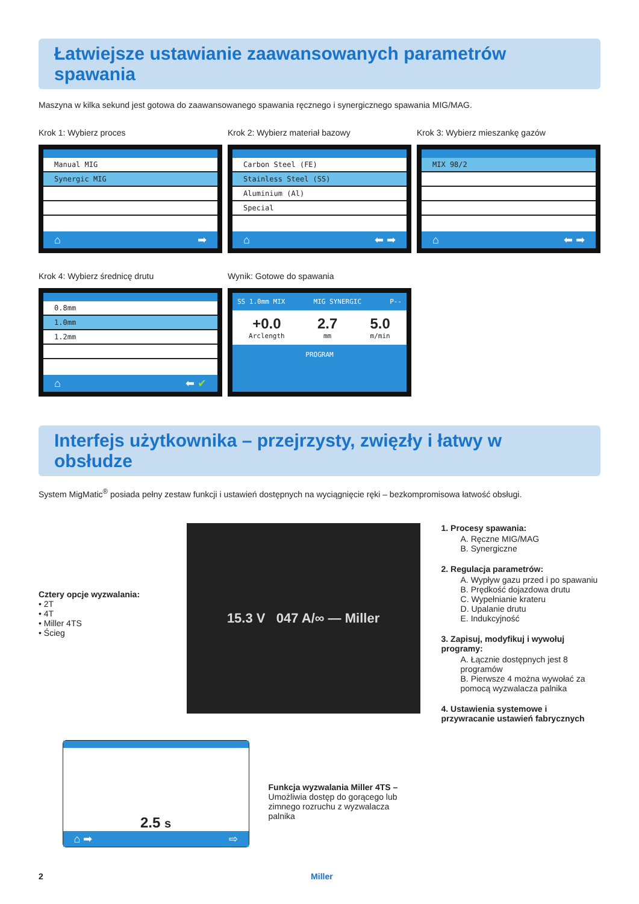Łatwiejsze ustawianie zaawansowanych parametrów spawania
Maszyna w kilka sekund jest gotowa do zaawansowanego spawania ręcznego i synergicznego spawania MIG/MAG.
Krok 1: Wybierz proces
Manual MIG
Synergic MIG
⌂ ➡
Krok 2: Wybierz materiał bazowy
Carbon Steel (FE)
Stainless Steel (SS)
Aluminium (Al)
Special
⌂ ⬅ ➡
Krok 3: Wybierz mieszankę gazów
MIX 98/2
⌂ ⬅ ➡
Krok 4: Wybierz średnicę drutu
0.8mm
1.0mm
1.2mm
⌂ ⬅ ✔
Wynik: Gotowe do spawania
SS 1.0mm MIX MIG SYNERGIC P--
+0.0
Arclength 2.7
mm 5.0
m/min
PROGRAM
Interfejs użytkownika – przejrzysty, zwięzły i łatwy w obsłudze
System MigMatic<sup>®</sup> posiada pełny zestaw funkcji i ustawień dostępnych na wyciągnięcie ręki – bezkompromisowa łatwość obsługi.
Cztery opcje wyzwalania:
• 2T
• 4T
• Miller 4TS
• Ścieg
15.3 V 047 A/∞ — Miller
2.5 s
⌂ ➡ ⇨
Funkcja wyzwalania Miller 4TS –
Umożliwia dostęp do gorącego lub zimnego rozruchu z wyzwalacza palnika
1. Procesy spawania:
A. Ręczne MIG/MAG
B. Synergiczne
2. Regulacja parametrów:
A. Wypływ gazu przed i po spawaniu
B. Prędkość dojazdowa drutu
C. Wypełnianie krateru
D. Upalanie drutu
E. Indukcyjność
3. Zapisuj, modyfikuj i wywołuj programy:
A. Łącznie dostępnych jest 8 programów
B. Pierwsze 4 można wywołać za pomocą wyzwalacza palnika
4. Ustawienia systemowe i przywracanie ustawień fabrycznych
2 Miller